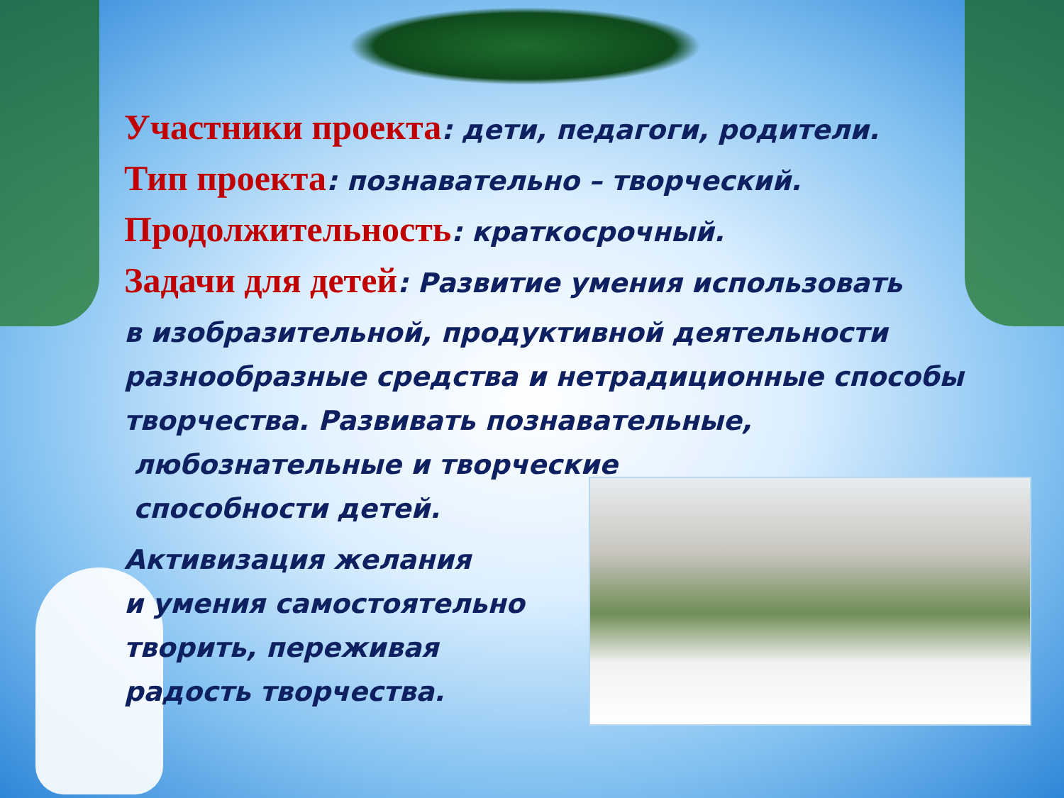Участники проекта: дети, педагоги, родители.
Тип проекта: познавательно – творческий.
Продолжительность: краткосрочный.
Задачи для детей: Развитие умения использовать
в изобразительной, продуктивной деятельности
разнообразные средства и нетрадиционные способы
творчества. Развивать познавательные,
любознательные и творческие
способности детей.
Активизация желания
и умения самостоятельно
творить, переживая
радость творчества.